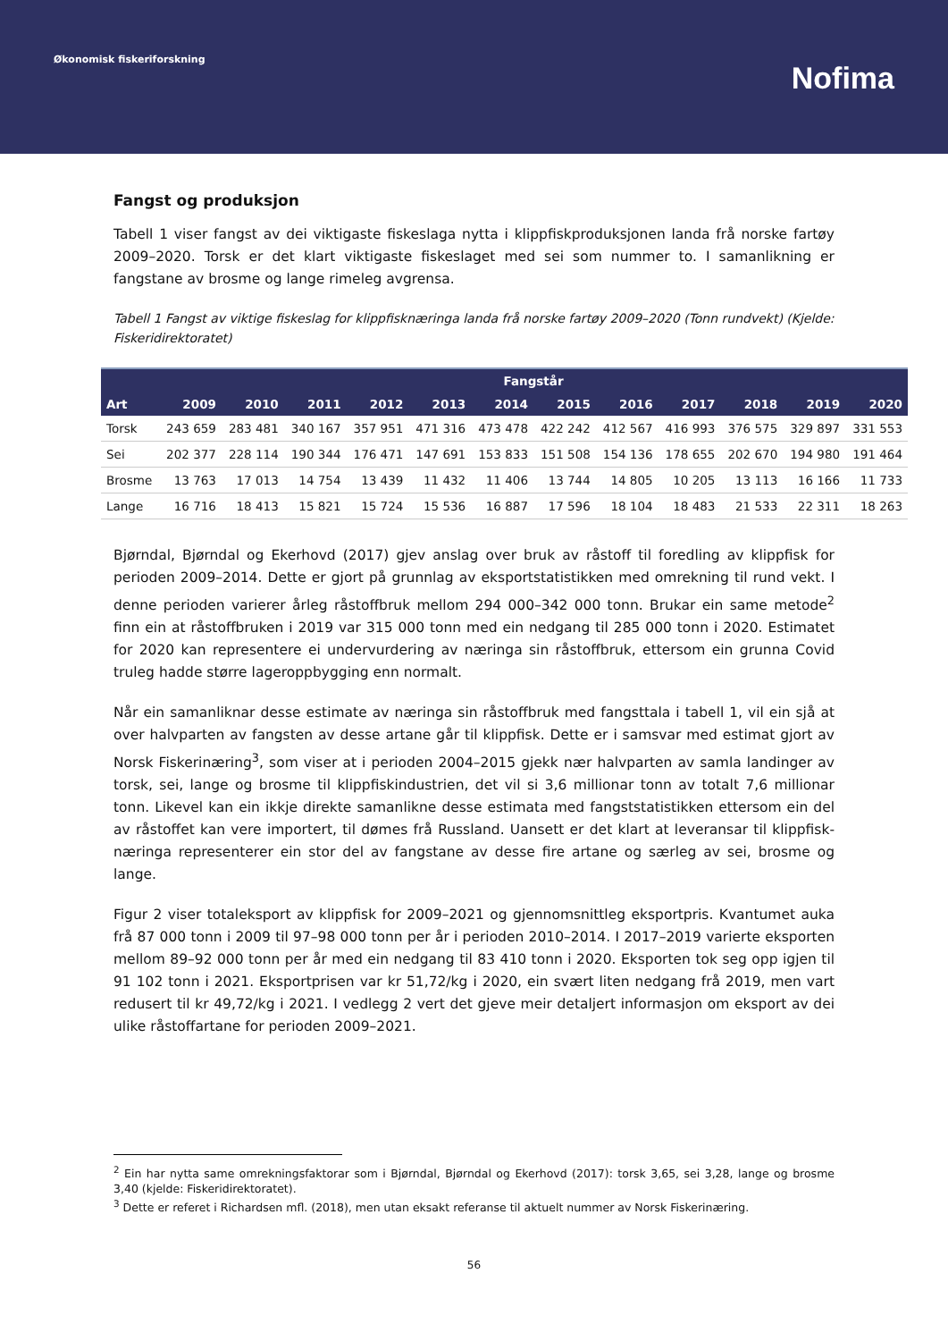Økonomisk fiskeriforskning
Nofima
Fangst og produksjon
Tabell 1 viser fangst av dei viktigaste fiskeslaga nytta i klippfiskproduksjonen landa frå norske fartøy 2009–2020. Torsk er det klart viktigaste fiskeslaget med sei som nummer to. I samanlikning er fangstane av brosme og lange rimeleg avgrensa.
Tabell 1 Fangst av viktige fiskeslag for klippfisknæringa landa frå norske fartøy 2009–2020 (Tonn rundvekt) (Kjelde: Fiskeridirektoratet)
| | Fangstår | | | | | | | | | | | |
| --- | --- | --- | --- | --- | --- | --- | --- | --- | --- | --- | --- | --- |
| Art | 2009 | 2010 | 2011 | 2012 | 2013 | 2014 | 2015 | 2016 | 2017 | 2018 | 2019 | 2020 |
| Torsk | 243 659 | 283 481 | 340 167 | 357 951 | 471 316 | 473 478 | 422 242 | 412 567 | 416 993 | 376 575 | 329 897 | 331 553 |
| Sei | 202 377 | 228 114 | 190 344 | 176 471 | 147 691 | 153 833 | 151 508 | 154 136 | 178 655 | 202 670 | 194 980 | 191 464 |
| Brosme | 13 763 | 17 013 | 14 754 | 13 439 | 11 432 | 11 406 | 13 744 | 14 805 | 10 205 | 13 113 | 16 166 | 11 733 |
| Lange | 16 716 | 18 413 | 15 821 | 15 724 | 15 536 | 16 887 | 17 596 | 18 104 | 18 483 | 21 533 | 22 311 | 18 263 |
Bjørndal, Bjørndal og Ekerhovd (2017) gjev anslag over bruk av råstoff til foredling av klippfisk for perioden 2009–2014. Dette er gjort på grunnlag av eksportstatistikken med omrekning til rund vekt. I denne perioden varierer årleg råstoffbruk mellom 294 000–342 000 tonn. Brukar ein same metode<sup>2</sup> finn ein at råstoffbruken i 2019 var 315 000 tonn med ein nedgang til 285 000 tonn i 2020. Estimatet for 2020 kan representere ei undervurdering av næringa sin råstoffbruk, ettersom ein grunna Covid truleg hadde større lageroppbygging enn normalt.
Når ein samanliknar desse estimate av næringa sin råstoffbruk med fangsttala i tabell 1, vil ein sjå at over halvparten av fangsten av desse artane går til klippfisk. Dette er i samsvar med estimat gjort av Norsk Fiskerinæring<sup>3</sup>, som viser at i perioden 2004–2015 gjekk nær halvparten av samla landinger av torsk, sei, lange og brosme til klippfiskindustrien, det vil si 3,6 millionar tonn av totalt 7,6 millionar tonn. Likevel kan ein ikkje direkte samanlikne desse estimata med fangststatistikken ettersom ein del av råstoffet kan vere importert, til dømes frå Russland. Uansett er det klart at leveransar til klippfisk-næringa representerer ein stor del av fangstane av desse fire artane og særleg av sei, brosme og lange.
Figur 2 viser totaleksport av klippfisk for 2009–2021 og gjennomsnittleg eksportpris. Kvantumet auka frå 87 000 tonn i 2009 til 97–98 000 tonn per år i perioden 2010–2014. I 2017–2019 varierte eksporten mellom 89–92 000 tonn per år med ein nedgang til 83 410 tonn i 2020. Eksporten tok seg opp igjen til 91 102 tonn i 2021. Eksportprisen var kr 51,72/kg i 2020, ein svært liten nedgang frå 2019, men vart redusert til kr 49,72/kg i 2021. I vedlegg 2 vert det gjeve meir detaljert informasjon om eksport av dei ulike råstoffartane for perioden 2009–2021.
<sup>2</sup> Ein har nytta same omrekningsfaktorar som i Bjørndal, Bjørndal og Ekerhovd (2017): torsk 3,65, sei 3,28, lange og brosme 3,40 (kjelde: Fiskeridirektoratet).
<sup>3</sup> Dette er referet i Richardsen mfl. (2018), men utan eksakt referanse til aktuelt nummer av Norsk Fiskerinæring.
56